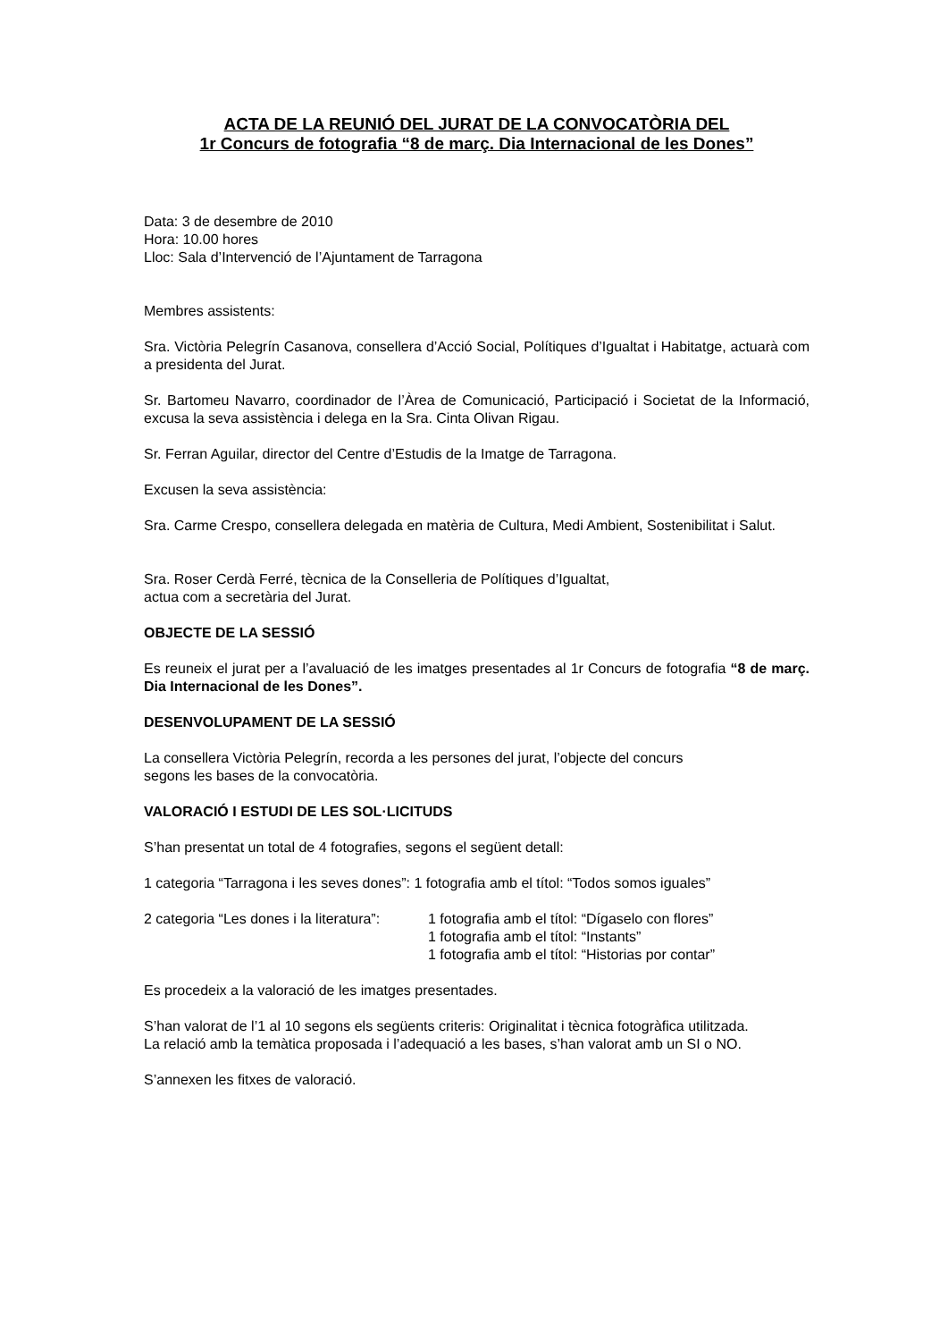ACTA DE LA REUNIÓ DEL JURAT DE LA CONVOCATÒRIA DEL
1r Concurs de fotografia “8 de març. Dia Internacional de les Dones”
Data: 3 de desembre de 2010
Hora: 10.00 hores
Lloc: Sala d’Intervenció de l’Ajuntament de Tarragona
Membres assistents:
Sra. Victòria Pelegrín Casanova, consellera d’Acció Social, Polítiques d’Igualtat i Habitatge, actuarà com a presidenta del Jurat.
Sr. Bartomeu Navarro, coordinador de l’Àrea de Comunicació, Participació i Societat de la Informació, excusa la seva assistència i delega en la Sra. Cinta Olivan Rigau.
Sr. Ferran Aguilar, director del Centre d’Estudis de la Imatge de Tarragona.
Excusen la seva assistència:
Sra. Carme Crespo, consellera delegada en matèria de Cultura, Medi Ambient, Sostenibilitat i Salut.
Sra. Roser Cerdà Ferré, tècnica de la Conselleria de Polítiques d’Igualtat,
actua com a secretària del Jurat.
OBJECTE DE LA SESSIÓ
Es reuneix el jurat per a l’avaluació de les imatges presentades al 1r Concurs de fotografia “8 de març. Dia Internacional de les Dones”.
DESENVOLUPAMENT DE LA SESSIÓ
La consellera Victòria Pelegrín, recorda a les persones del jurat, l’objecte del concurs
segons les bases de la convocatòria.
VALORACIÓ I ESTUDI DE LES SOL·LICITUDS
S’han presentat un total de 4 fotografies, segons el següent detall:
1 categoria “Tarragona i les seves dones”: 1 fotografia amb el títol: “Todos somos iguales”
2 categoria “Les dones i la literatura”:
1 fotografia amb el títol: “Dígaselo con flores”
1 fotografia amb el títol: “Instants”
1 fotografia amb el títol: “Historias por contar”
Es procedeix a la valoració de les imatges presentades.
S’han valorat de l’1 al 10 segons els següents criteris: Originalitat i tècnica fotogràfica utilitzada.
La relació amb la temàtica proposada i l’adequació a les bases, s’han valorat amb un SI o NO.
S’annexen les fitxes de valoració.